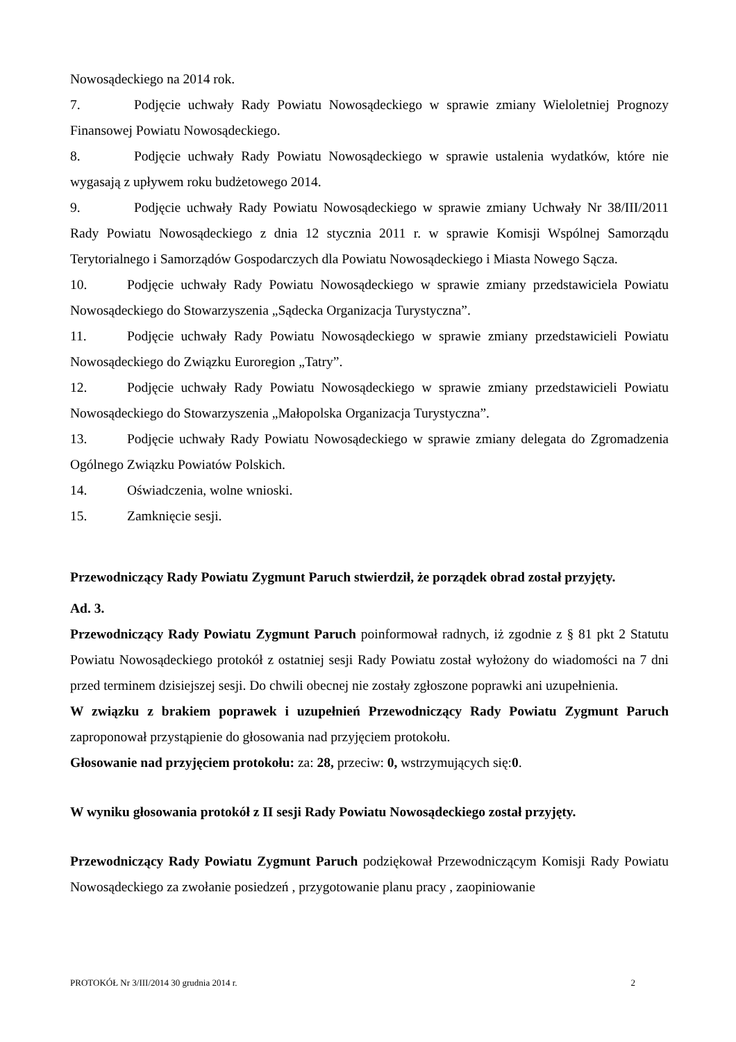Nowosądeckiego na 2014 rok.
7. Podjęcie uchwały Rady Powiatu Nowosądeckiego w sprawie zmiany Wieloletniej Prognozy Finansowej Powiatu Nowosądeckiego.
8. Podjęcie uchwały Rady Powiatu Nowosądeckiego w sprawie ustalenia wydatków, które nie wygasają z upływem roku budżetowego 2014.
9. Podjęcie uchwały Rady Powiatu Nowosądeckiego w sprawie zmiany Uchwały Nr 38/III/2011 Rady Powiatu Nowosądeckiego z dnia 12 stycznia 2011 r. w sprawie Komisji Wspólnej Samorządu Terytorialnego i Samorządów Gospodarczych dla Powiatu Nowosądeckiego i Miasta Nowego Sącza.
10. Podjęcie uchwały Rady Powiatu Nowosądeckiego w sprawie zmiany przedstawiciela Powiatu Nowosądeckiego do Stowarzyszenia „Sądecka Organizacja Turystyczna”.
11. Podjęcie uchwały Rady Powiatu Nowosądeckiego w sprawie zmiany przedstawicieli Powiatu Nowosądeckiego do Związku Euroregion „Tatry”.
12. Podjęcie uchwały Rady Powiatu Nowosądeckiego w sprawie zmiany przedstawicieli Powiatu Nowosądeckiego do Stowarzyszenia „Małopolska Organizacja Turystyczna”.
13. Podjęcie uchwały Rady Powiatu Nowosądeckiego w sprawie zmiany delegata do Zgromadzenia Ogólnego Związku Powiatów Polskich.
14. Oświadczenia, wolne wnioski.
15. Zamknięcie sesji.
Przewodniczący Rady Powiatu Zygmunt Paruch stwierdził, że porządek obrad został przyjęty.
Ad. 3.
Przewodniczący Rady Powiatu Zygmunt Paruch poinformował radnych, iż zgodnie z § 81 pkt 2 Statutu Powiatu Nowosądeckiego protokół z ostatniej sesji Rady Powiatu został wyłożony do wiadomości na 7 dni przed terminem dzisiejszej sesji. Do chwili obecnej nie zostały zgłoszone poprawki ani uzupełnienia.
W związku z brakiem poprawek i uzupełnień Przewodniczący Rady Powiatu Zygmunt Paruch zaproponował przystąpienie do głosowania nad przyjęciem protokołu.
Głosowanie nad przyjęciem protokołu: za: 28, przeciw: 0, wstrzymujących się:0.
W wyniku głosowania protokół z II sesji Rady Powiatu Nowosądeckiego został przyjęty.
Przewodniczący Rady Powiatu Zygmunt Paruch podziękował Przewodniczącym Komisji Rady Powiatu Nowosądeckiego za zwołanie posiedzeń , przygotowanie planu pracy , zaopiniowanie
PROTOKÓŁ Nr 3/III/2014 30 grudnia 2014 r. 2